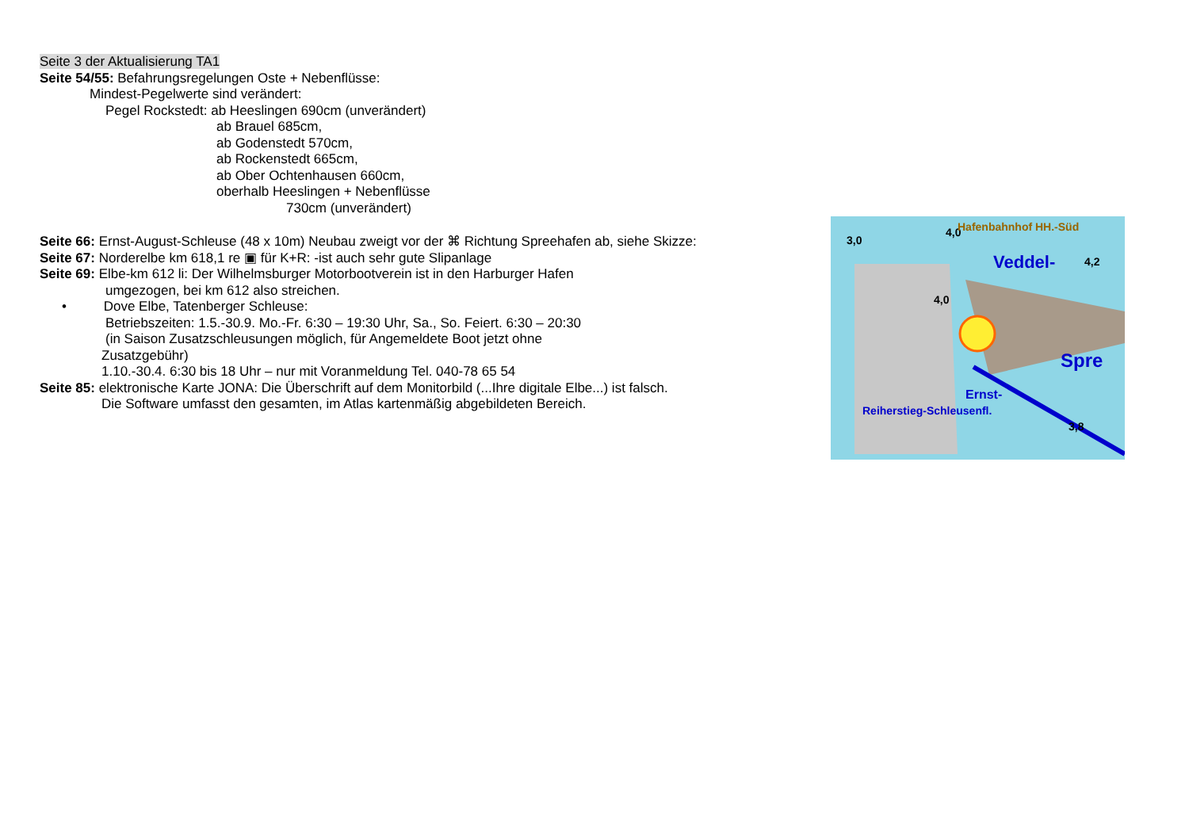Seite 3 der Aktualisierung TA1
Seite 54/55: Befahrungsregelungen Oste + Nebenflüsse:
Mindest-Pegelwerte sind verändert:
Pegel Rockstedt: ab Heeslingen 690cm (unverändert)
ab Brauel 685cm,
ab Godenstedt 570cm,
ab Rockenstedt 665cm,
ab Ober Ochtenhausen 660cm,
oberhalb Heeslingen + Nebenflüsse
730cm (unverändert)
Seite 66: Ernst-August-Schleuse (48 x 10m) Neubau zweigt vor der ⌘ Richtung Spreehafen ab, siehe Skizze:
Seite 67: Norderelbe km 618,1 re ▣ für K+R: -ist auch sehr gute Slipanlage
Seite 69: Elbe-km 612 li: Der Wilhelmsburger Motorbootverein ist in den Harburger Hafen
umgezogen, bei km 612 also streichen.
• Dove Elbe, Tatenberger Schleuse:
Betriebszeiten: 1.5.-30.9. Mo.-Fr. 6:30 – 19:30 Uhr, Sa., So. Feiert. 6:30 – 20:30
(in Saison Zusatzschleusungen möglich, für Angemeldete Boot jetzt ohne
Zusatzgebühr)
1.10.-30.4. 6:30 bis 18 Uhr – nur mit Voranmeldung Tel. 040-78 65 54
Seite 85: elektronische Karte JONA: Die Überschrift auf dem Monitorbild (...Ihre digitale Elbe...) ist falsch.
Die Software umfasst den gesamten, im Atlas kartenmäßig abgebildeten Bereich.
3,0
4,0
Hafenbahnhof HH.-Süd
Veddel-
4,2
4,0
Spre
Ernst-
Reiherstieg-Schleusenfl.
3,8